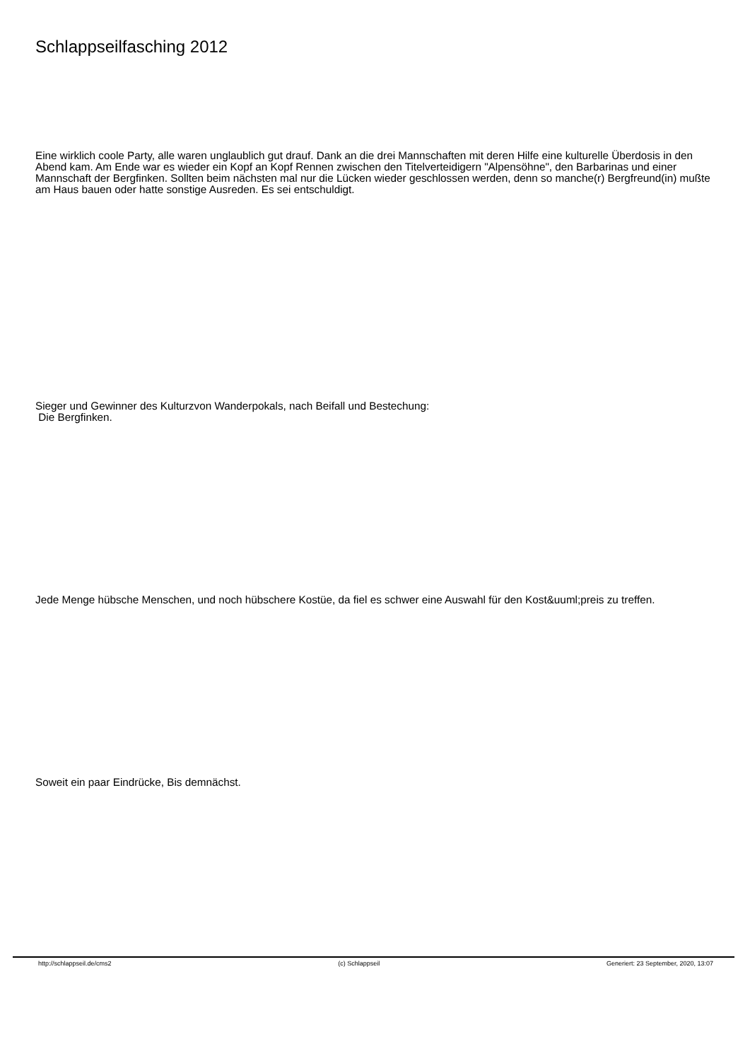Schlappseilfasching 2012
Eine wirklich coole Party, alle waren unglaublich gut drauf. Dank an die drei Mannschaften mit deren Hilfe eine kulturelle Überdosis in den Abend kam. Am Ende war es wieder ein Kopf an Kopf Rennen zwischen den Titelverteidigern "Alpensöhne", den Barbarinas und einer Mannschaft der Bergfinken. Sollten beim nächsten mal nur die Lücken wieder geschlossen werden, denn so manche(r) Bergfreund(in) mußte am Haus bauen oder hatte sonstige Ausreden. Es sei entschuldigt.
Sieger und Gewinner des Kulturzvon Wanderpokals, nach Beifall und Bestechung:
Die Bergfinken.
Jede Menge hübsche Menschen, und noch hübschere Kostüe, da fiel es schwer eine Auswahl für den Kost&uuml;preis zu treffen.
Soweit ein paar Eindrücke, Bis demnächst.
http://schlappseil.de/cms2 (c) Schlappseil Generiert: 23 September, 2020, 13:07